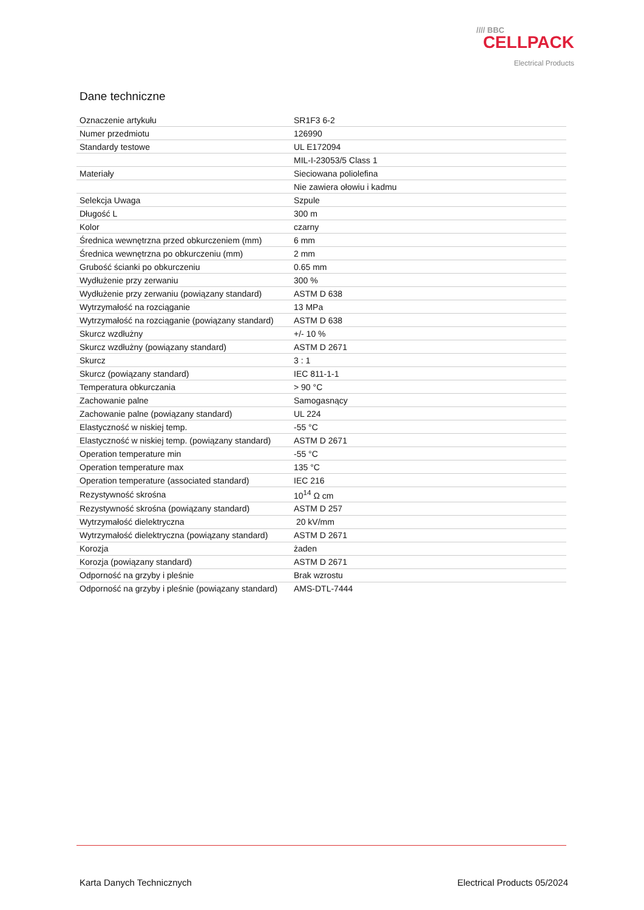//// BBC
CELLPACK
Electrical Products
Dane techniczne
| Oznaczenie artykułu | SR1F3 6-2 |
| Numer przedmiotu | 126990 |
| Standardy testowe | UL E172094 |
| | MIL-I-23053/5 Class 1 |
| Materiały | Sieciowana poliolefina |
| | Nie zawiera ołowiu i kadmu |
| Selekcja Uwaga | Szpule |
| Długość L | 300 m |
| Kolor | czarny |
| Średnica wewnętrzna przed obkurczeniem (mm) | 6 mm |
| Średnica wewnętrzna po obkurczeniu (mm) | 2 mm |
| Grubość ścianki po obkurczeniu | 0.65 mm |
| Wydłużenie przy zerwaniu | 300 % |
| Wydłużenie przy zerwaniu (powiązany standard) | ASTM D 638 |
| Wytrzymałość na rozciąganie | 13 MPa |
| Wytrzymałość na rozciąganie (powiązany standard) | ASTM D 638 |
| Skurcz wzdłużny | +/- 10 % |
| Skurcz wzdłużny (powiązany standard) | ASTM D 2671 |
| Skurcz | 3 : 1 |
| Skurcz (powiązany standard) | IEC 811-1-1 |
| Temperatura obkurczania | > 90 °C |
| Zachowanie palne | Samogasnący |
| Zachowanie palne (powiązany standard) | UL 224 |
| Elastyczność w niskiej temp. | -55 °C |
| Elastyczność w niskiej temp. (powiązany standard) | ASTM D 2671 |
| Operation temperature min | -55 °C |
| Operation temperature max | 135 °C |
| Operation temperature (associated standard) | IEC 216 |
| Rezystywność skrośna | 10<sup>14</sup> Ω cm |
| Rezystywność skrośna (powiązany standard) | ASTM D 257 |
| Wytrzymałość dielektryczna | 20 kV/mm |
| Wytrzymałość dielektryczna (powiązany standard) | ASTM D 2671 |
| Korozja | żaden |
| Korozja (powiązany standard) | ASTM D 2671 |
| Odporność na grzyby i pleśnie | Brak wzrostu |
| Odporność na grzyby i pleśnie (powiązany standard) | AMS-DTL-7444 |
Karta Danych Technicznych Electrical Products 05/2024